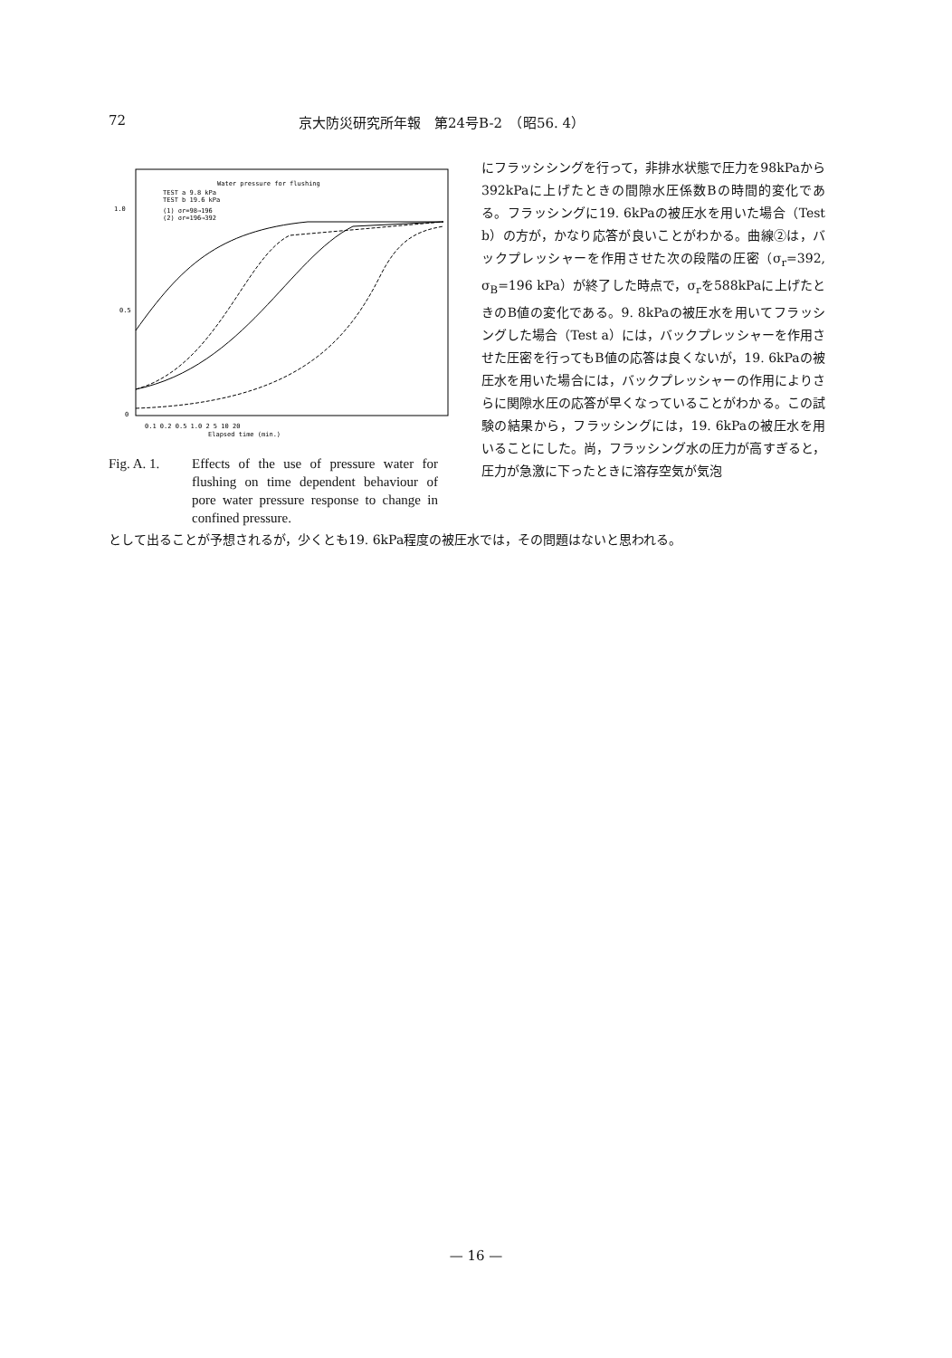72 京大防災研究所年報　第24号B-2　（昭56. 4）
Water pressure for flushing
TEST a 9.8 kPa
TEST b 19.6 kPa
(1) σr=98→196
(2) σr=196→392
1.0
0.5
0
0.1 0.2 0.5 1.0 2 5 10 20
Elapsed time (min.)
Fig. A. 1. Effects of the use of pressure water for flushing on time dependent behaviour of pore water pressure response to change in confined pressure.
にフラッシシングを行って，非排水状態で圧力を98kPaから392kPaに上げたときの間隙水圧係数Bの時間的変化である。フラッシングに19. 6kPaの被圧水を用いた場合（Test b）の方が，かなり応答が良いことがわかる。曲線②は，バックプレッシャーを作用させた次の段階の圧密（σ<sub>r</sub>=392, σ<sub>B</sub>=196 kPa）が終了した時点で，σ<sub>r</sub>を588kPaに上げたときのB値の変化である。9. 8kPaの被圧水を用いてフラッシングした場合（Test a）には，バックプレッシャーを作用させた圧密を行ってもB値の応答は良くないが，19. 6kPaの被圧水を用いた場合には，バックプレッシャーの作用によりさらに関隙水圧の応答が早くなっていることがわかる。この試験の結果から，フラッシングには，19. 6kPaの被圧水を用いることにした。尚，フラッシング水の圧力が高すぎると，圧力が急激に下ったときに溶存空気が気泡
として出ることが予想されるが，少くとも19. 6kPa程度の被圧水では，その問題はないと思われる。
— 16 —